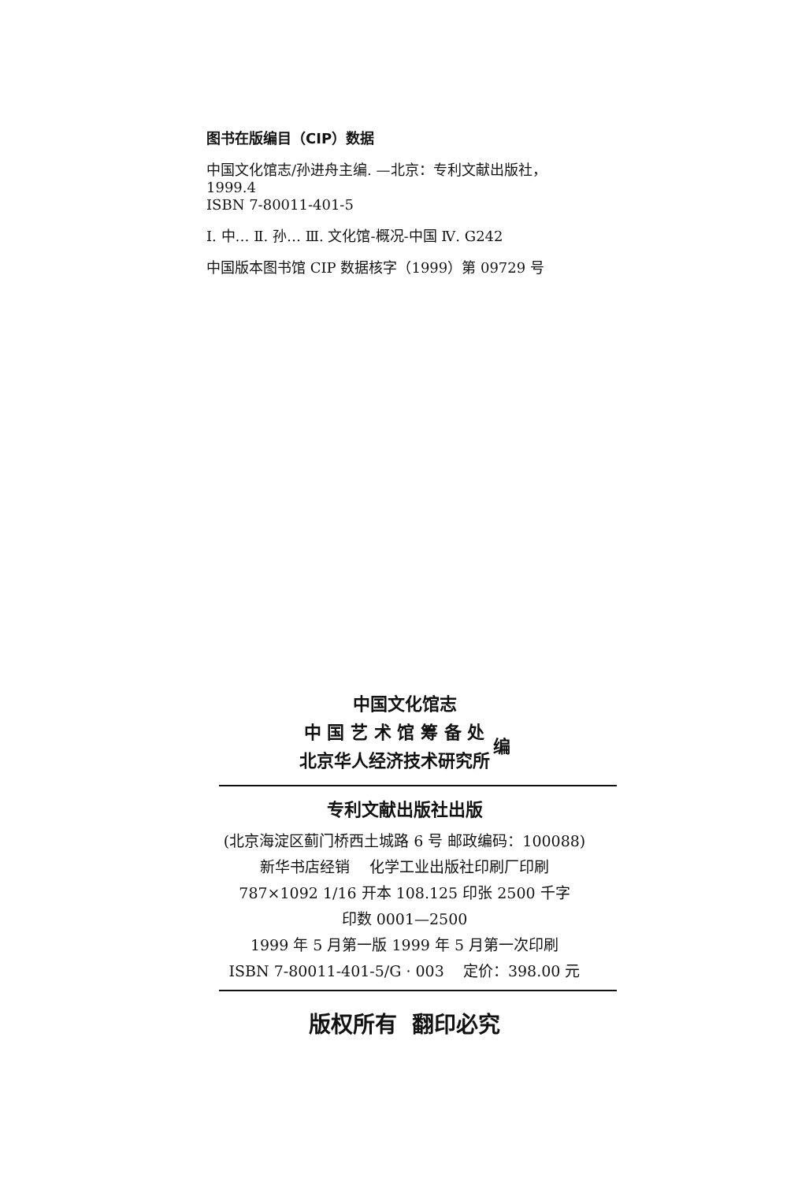图书在版编目（CIP）数据
中国文化馆志/孙进舟主编. —北京：专利文献出版社，
1999.4
ISBN 7-80011-401-5
Ⅰ. 中… Ⅱ. 孙… Ⅲ. 文化馆-概况-中国 Ⅳ. G242
中国版本图书馆 CIP 数据核字（1999）第 09729 号
中国文化馆志
中 国 艺 术 馆 筹 备 处
北京华人经济技术研究所
编
专利文献出版社出版
(北京海淀区蓟门桥西土城路 6 号 邮政编码：100088)
新华书店经销 化学工业出版社印刷厂印刷
787×1092 1/16 开本 108.125 印张 2500 千字
印数 0001—2500
1999 年 5 月第一版 1999 年 5 月第一次印刷
ISBN 7-80011-401-5/G · 003 定价：398.00 元
版权所有 翻印必究